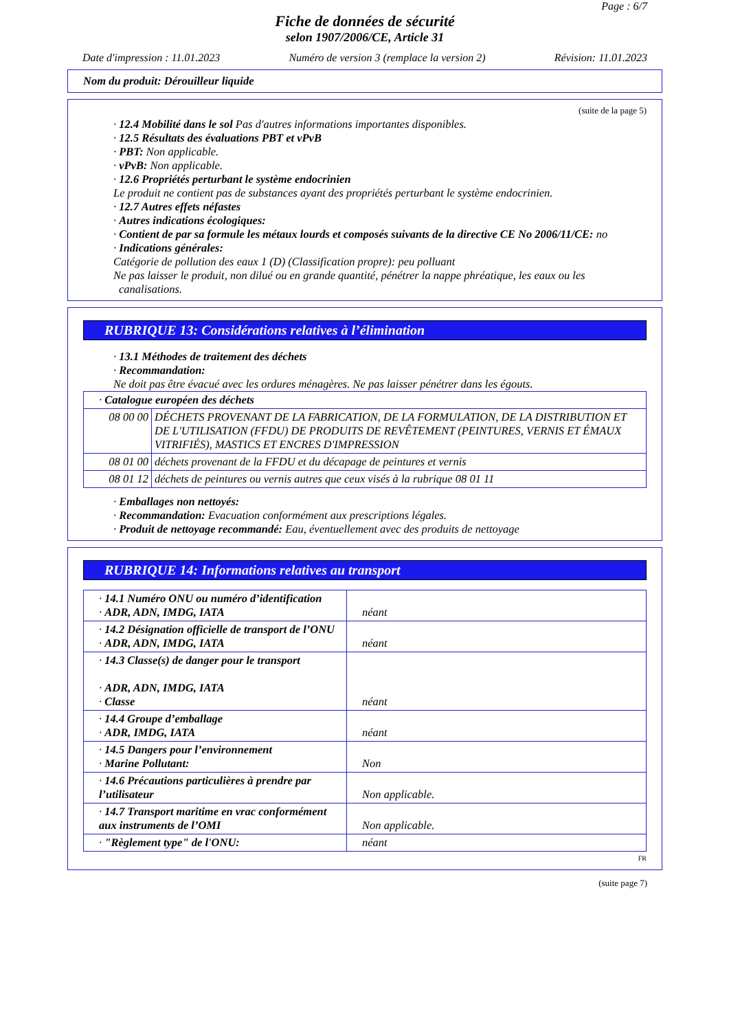Page : 6/7
Fiche de données de sécurité
selon 1907/2006/CE, Article 31
Date d'impression : 11.01.2023 Numéro de version 3 (remplace la version 2) Révision: 11.01.2023
Nom du produit: Dérouilleur liquide
(suite de la page 5)
· 12.4 Mobilité dans le sol Pas d'autres informations importantes disponibles.
· 12.5 Résultats des évaluations PBT et vPvB
· PBT: Non applicable.
· vPvB: Non applicable.
· 12.6 Propriétés perturbant le système endocrinien
Le produit ne contient pas de substances ayant des propriétés perturbant le système endocrinien.
· 12.7 Autres effets néfastes
· Autres indications écologiques:
· Contient de par sa formule les métaux lourds et composés suivants de la directive CE No 2006/11/CE: no
· Indications générales:
Catégorie de pollution des eaux 1 (D) (Classification propre): peu polluant
Ne pas laisser le produit, non dilué ou en grande quantité, pénétrer la nappe phréatique, les eaux ou les canalisations.
RUBRIQUE 13: Considérations relatives à l’élimination
· 13.1 Méthodes de traitement des déchets
· Recommandation:
Ne doit pas être évacué avec les ordures ménagères. Ne pas laisser pénétrer dans les égouts.
| · Catalogue européen des déchets | |
| 08 00 00 | DÉCHETS PROVENANT DE LA FABRICATION, DE LA FORMULATION, DE LA DISTRIBUTION ET DE L'UTILISATION (FFDU) DE PRODUITS DE REVÊTEMENT (PEINTURES, VERNIS ET ÉMAUX VITRIFIÉS), MASTICS ET ENCRES D'IMPRESSION |
| 08 01 00 | déchets provenant de la FFDU et du décapage de peintures et vernis |
| 08 01 12 | déchets de peintures ou vernis autres que ceux visés à la rubrique 08 01 11 |
· Emballages non nettoyés:
· Recommandation: Evacuation conformément aux prescriptions légales.
· Produit de nettoyage recommandé: Eau, éventuellement avec des produits de nettoyage
RUBRIQUE 14: Informations relatives au transport
| · 14.1 Numéro ONU ou numéro d’identification · ADR, ADN, IMDG, IATA | néant |
| · 14.2 Désignation officielle de transport de l’ONU · ADR, ADN, IMDG, IATA | néant |
| · 14.3 Classe(s) de danger pour le transport · ADR, ADN, IMDG, IATA · Classe | néant |
| · 14.4 Groupe d’emballage · ADR, IMDG, IATA | néant |
| · 14.5 Dangers pour l’environnement · Marine Pollutant: | Non |
| · 14.6 Précautions particulières à prendre par l’utilisateur | Non applicable. |
| · 14.7 Transport maritime en vrac conformément aux instruments de l’OMI | Non applicable. |
| · "Règlement type" de l'ONU: | néant |
FR
(suite page 7)